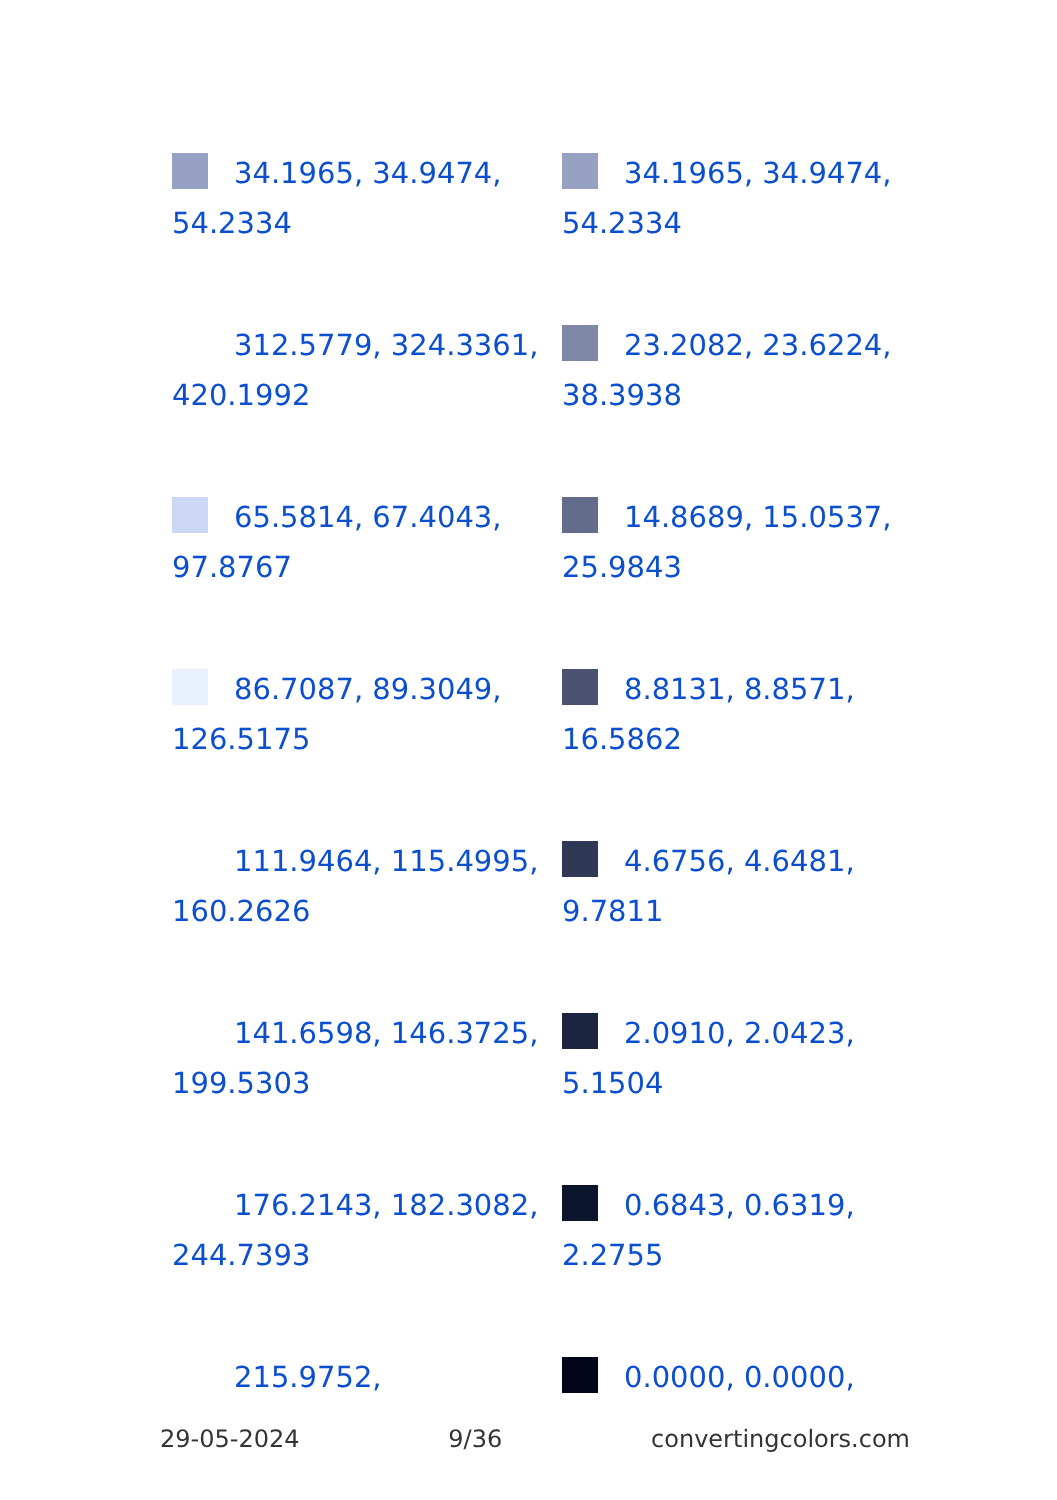34.1965, 34.9474, 54.2334
34.1965, 34.9474, 54.2334
312.5779, 324.3361, 420.1992
23.2082, 23.6224, 38.3938
65.5814, 67.4043, 97.8767
14.8689, 15.0537, 25.9843
86.7087, 89.3049, 126.5175
8.8131, 8.8571, 16.5862
111.9464, 115.4995, 160.2626
4.6756, 4.6481, 9.7811
141.6598, 146.3725, 199.5303
2.0910, 2.0423, 5.1504
176.2143, 182.3082, 244.7393
0.6843, 0.6319, 2.2755
215.9752,
0.0000, 0.0000,
29-05-2024 9/36 convertingcolors.com